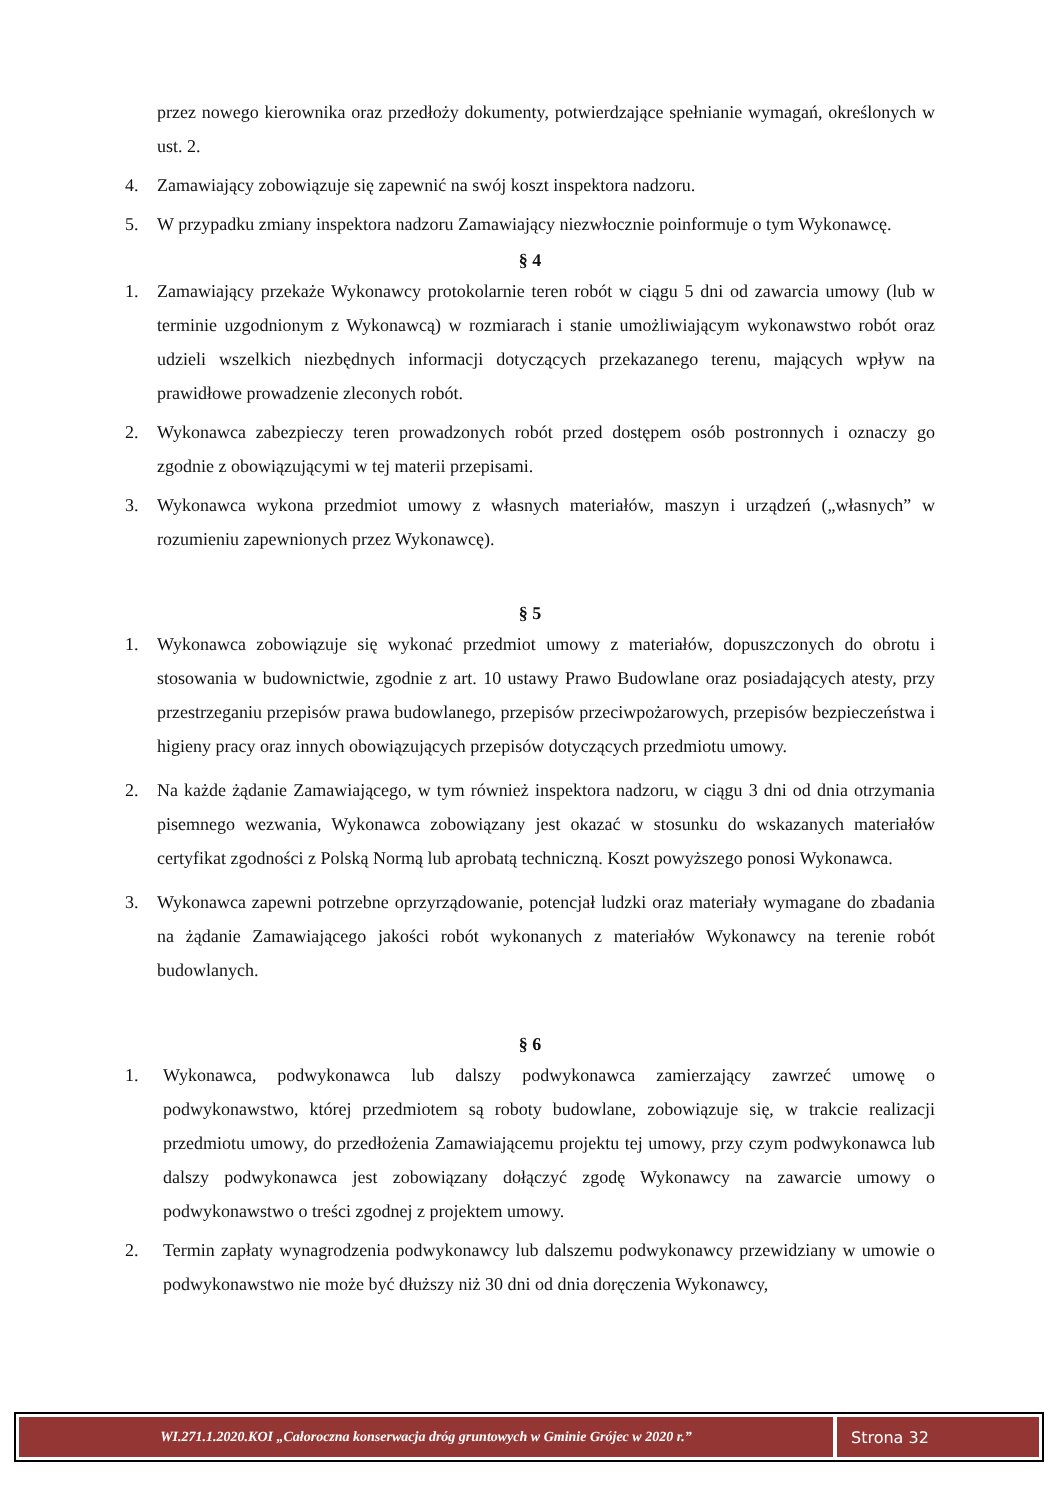przez nowego kierownika oraz przedłoży dokumenty, potwierdzające spełnianie wymagań, określonych w ust. 2.
4. Zamawiający zobowiązuje się zapewnić na swój koszt inspektora nadzoru.
5. W przypadku zmiany inspektora nadzoru Zamawiający niezwłocznie poinformuje o tym Wykonawcę.
§ 4
1. Zamawiający przekaże Wykonawcy protokolarnie teren robót w ciągu 5 dni od zawarcia umowy (lub w terminie uzgodnionym z Wykonawcą) w rozmiarach i stanie umożliwiającym wykonawstwo robót oraz udzieli wszelkich niezbędnych informacji dotyczących przekazanego terenu, mających wpływ na prawidłowe prowadzenie zleconych robót.
2. Wykonawca zabezpieczy teren prowadzonych robót przed dostępem osób postronnych i oznaczy go zgodnie z obowiązującymi w tej materii przepisami.
3. Wykonawca wykona przedmiot umowy z własnych materiałów, maszyn i urządzeń („własnych” w rozumieniu zapewnionych przez Wykonawcę).
§ 5
1. Wykonawca zobowiązuje się wykonać przedmiot umowy z materiałów, dopuszczonych do obrotu i stosowania w budownictwie, zgodnie z art. 10 ustawy Prawo Budowlane oraz posiadających atesty, przy przestrzeganiu przepisów prawa budowlanego, przepisów przeciwpożarowych, przepisów bezpieczeństwa i higieny pracy oraz innych obowiązujących przepisów dotyczących przedmiotu umowy.
2. Na każde żądanie Zamawiającego, w tym również inspektora nadzoru, w ciągu 3 dni od dnia otrzymania pisemnego wezwania, Wykonawca zobowiązany jest okazać w stosunku do wskazanych materiałów certyfikat zgodności z Polską Normą lub aprobatą techniczną. Koszt powyższego ponosi Wykonawca.
3. Wykonawca zapewni potrzebne oprzyrządowanie, potencjał ludzki oraz materiały wymagane do zbadania na żądanie Zamawiającego jakości robót wykonanych z materiałów Wykonawcy na terenie robót budowlanych.
§ 6
1. Wykonawca, podwykonawca lub dalszy podwykonawca zamierzający zawrzeć umowę o podwykonawstwo, której przedmiotem są roboty budowlane, zobowiązuje się, w trakcie realizacji przedmiotu umowy, do przedłożenia Zamawiającemu projektu tej umowy, przy czym podwykonawca lub dalszy podwykonawca jest zobowiązany dołączyć zgodę Wykonawcy na zawarcie umowy o podwykonawstwo o treści zgodnej z projektem umowy.
2. Termin zapłaty wynagrodzenia podwykonawcy lub dalszemu podwykonawcy przewidziany w umowie o podwykonawstwo nie może być dłuższy niż 30 dni od dnia doręczenia Wykonawcy,
WI.271.1.2020.KOI „Całoroczna konserwacja dróg gruntowych w Gminie Grójec w 2020 r.”
Strona 32